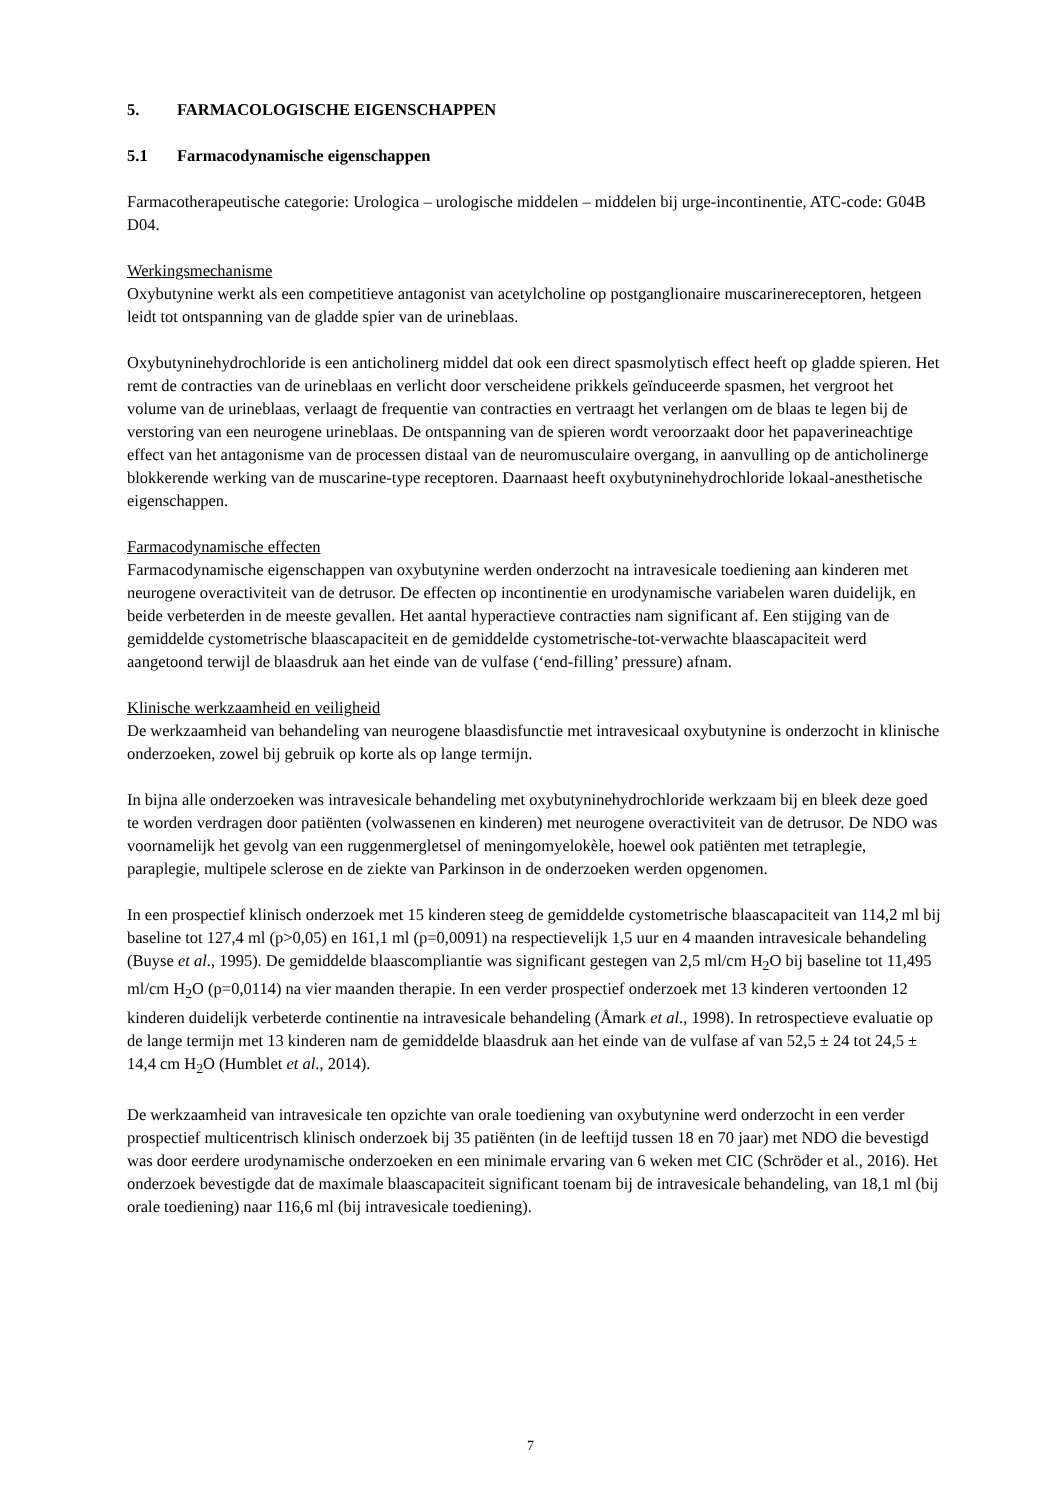5. FARMACOLOGISCHE EIGENSCHAPPEN
5.1 Farmacodynamische eigenschappen
Farmacotherapeutische categorie: Urologica – urologische middelen – middelen bij urge-incontinentie, ATC-code: G04B D04.
Werkingsmechanisme
Oxybutynine werkt als een competitieve antagonist van acetylcholine op postganglionaire muscarinereceptoren, hetgeen leidt tot ontspanning van de gladde spier van de urineblaas.
Oxybutyninehydrochloride is een anticholinerg middel dat ook een direct spasmolytisch effect heeft op gladde spieren. Het remt de contracties van de urineblaas en verlicht door verscheidene prikkels geïnduceerde spasmen, het vergroot het volume van de urineblaas, verlaagt de frequentie van contracties en vertraagt het verlangen om de blaas te legen bij de verstoring van een neurogene urineblaas. De ontspanning van de spieren wordt veroorzaakt door het papaverineachtige effect van het antagonisme van de processen distaal van de neuromusculaire overgang, in aanvulling op de anticholinerge blokkerende werking van de muscarine-type receptoren. Daarnaast heeft oxybutyninehydrochloride lokaal-anesthetische eigenschappen.
Farmacodynamische effecten
Farmacodynamische eigenschappen van oxybutynine werden onderzocht na intravesicale toediening aan kinderen met neurogene overactiviteit van de detrusor. De effecten op incontinentie en urodynamische variabelen waren duidelijk, en beide verbeterden in de meeste gevallen. Het aantal hyperactieve contracties nam significant af. Een stijging van de gemiddelde cystometrische blaascapaciteit en de gemiddelde cystometrische-tot-verwachte blaascapaciteit werd aangetoond terwijl de blaasdruk aan het einde van de vulfase (‘end-filling’ pressure) afnam.
Klinische werkzaamheid en veiligheid
De werkzaamheid van behandeling van neurogene blaasdisfunctie met intravesicaal oxybutynine is onderzocht in klinische onderzoeken, zowel bij gebruik op korte als op lange termijn.
In bijna alle onderzoeken was intravesicale behandeling met oxybutyninehydrochloride werkzaam bij en bleek deze goed te worden verdragen door patiënten (volwassenen en kinderen) met neurogene overactiviteit van de detrusor. De NDO was voornamelijk het gevolg van een ruggenmergletsel of meningomyelokèle, hoewel ook patiënten met tetraplegie, paraplegie, multipele sclerose en de ziekte van Parkinson in de onderzoeken werden opgenomen.
In een prospectief klinisch onderzoek met 15 kinderen steeg de gemiddelde cystometrische blaascapaciteit van 114,2 ml bij baseline tot 127,4 ml (p>0,05) en 161,1 ml (p=0,0091) na respectievelijk 1,5 uur en 4 maanden intravesicale behandeling (Buyse et al., 1995). De gemiddelde blaascompliantie was significant gestegen van 2,5 ml/cm H<sub>2</sub>O bij baseline tot 11,495 ml/cm H<sub>2</sub>O (p=0,0114) na vier maanden therapie. In een verder prospectief onderzoek met 13 kinderen vertoonden 12 kinderen duidelijk verbeterde continentie na intravesicale behandeling (Åmark et al., 1998). In retrospectieve evaluatie op de lange termijn met 13 kinderen nam de gemiddelde blaasdruk aan het einde van de vulfase af van 52,5 ± 24 tot 24,5 ± 14,4 cm H<sub>2</sub>O (Humblet et al., 2014).
De werkzaamheid van intravesicale ten opzichte van orale toediening van oxybutynine werd onderzocht in een verder prospectief multicentrisch klinisch onderzoek bij 35 patiënten (in de leeftijd tussen 18 en 70 jaar) met NDO die bevestigd was door eerdere urodynamische onderzoeken en een minimale ervaring van 6 weken met CIC (Schröder et al., 2016). Het onderzoek bevestigde dat de maximale blaascapaciteit significant toenam bij de intravesicale behandeling, van 18,1 ml (bij orale toediening) naar 116,6 ml (bij intravesicale toediening).
7